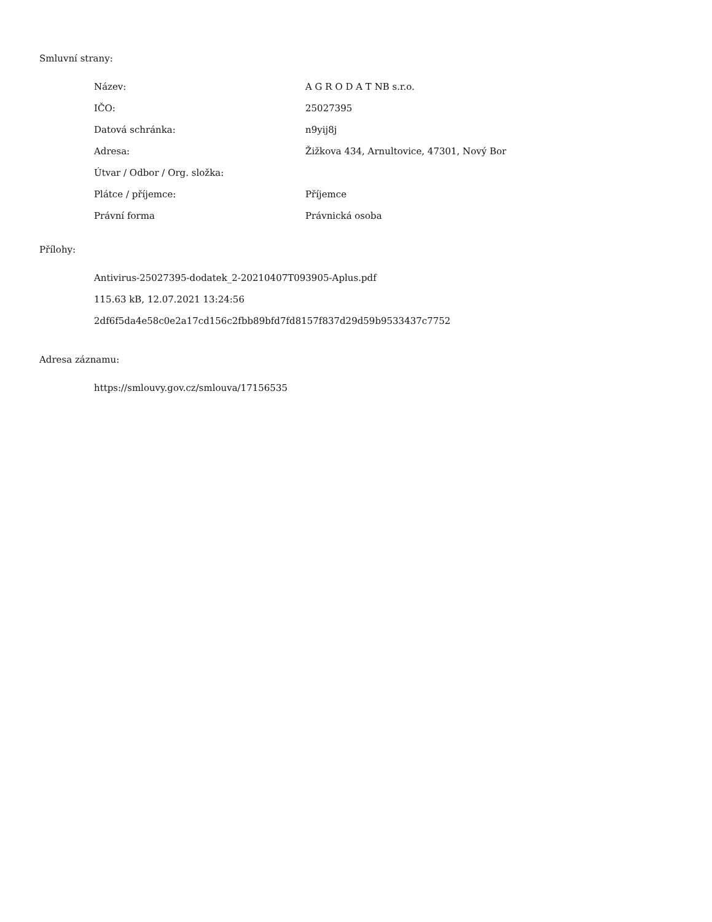Smluvní strany:
| Název: | A G R O D A T NB s.r.o. |
| IČO: | 25027395 |
| Datová schránka: | n9yij8j |
| Adresa: | Žižkova 434, Arnultovice, 47301, Nový Bor |
| Útvar / Odbor / Org. složka: | |
| Plátce / příjemce: | Příjemce |
| Právní forma | Právnická osoba |
Přílohy:
Antivirus-25027395-dodatek_2-20210407T093905-Aplus.pdf
115.63 kB, 12.07.2021 13:24:56
2df6f5da4e58c0e2a17cd156c2fbb89bfd7fd8157f837d29d59b9533437c7752
Adresa záznamu:
https://smlouvy.gov.cz/smlouva/17156535